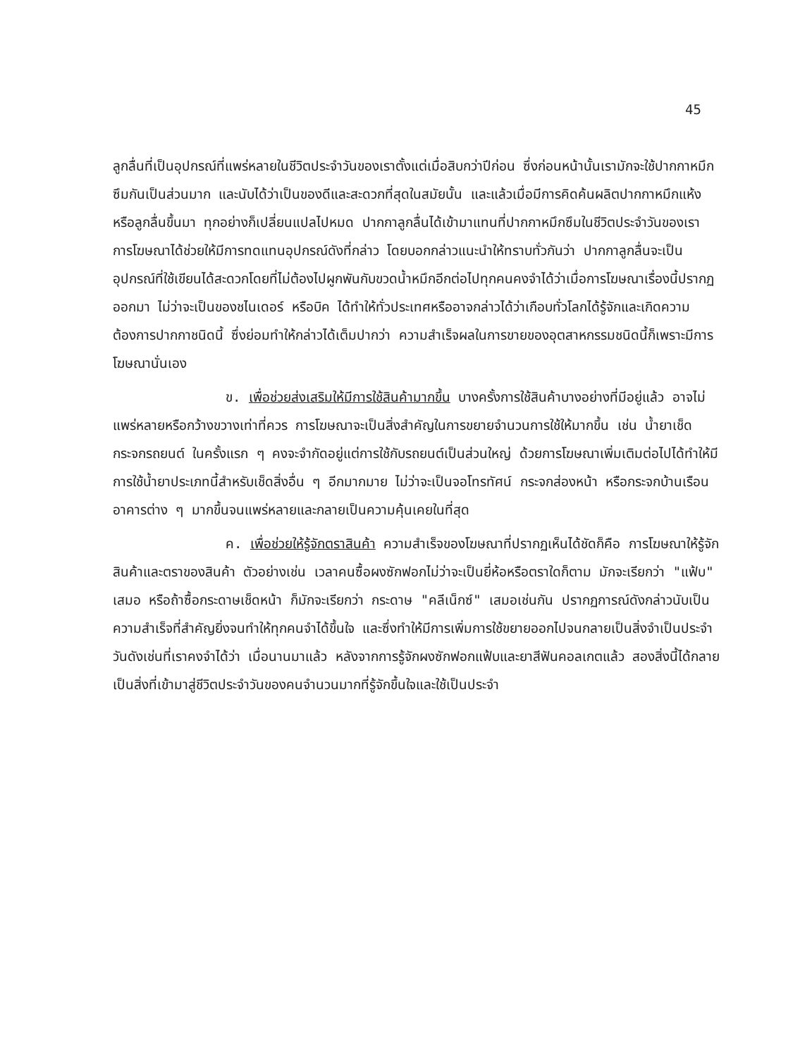45
ลูกลื่นที่เป็นอุปกรณ์ที่แพร่หลายในชีวิตประจำวันของเราตั้งแต่เมื่อสิบกว่าปีก่อน ซึ่งก่อนหน้านั้นเรามักจะใช้ปากกาหมึกซึมกันเป็นส่วนมาก และนับได้ว่าเป็นของดีและสะดวกที่สุดในสมัยนั้น และแล้วเมื่อมีการคิดค้นผลิตปากกาหมึกแห้งหรือลูกลื่นขึ้นมา ทุกอย่างก็เปลี่ยนแปลไปหมด ปากกาลูกลื่นได้เข้ามาแทนที่ปากกาหมึกซึมในชีวิตประจำวันของเรา การโฆษณาได้ช่วยให้มีการทดแทนอุปกรณ์ดังที่กล่าว โดยบอกกล่าวแนะนำให้ทราบทั่วกันว่า ปากกาลูกลื่นจะเป็นอุปกรณ์ที่ใช้เขียนได้สะดวกโดยที่ไม่ต้องไปผูกพันกับขวดน้ำหมึกอีกต่อไปทุกคนคงจำได้ว่าเมื่อการโฆษณาเรื่องนี้ปรากฏออกมา ไม่ว่าจะเป็นของชไนเดอร์ หรือบิค ได้ทำให้ทั่วประเทศหรืออาจกล่าวได้ว่าเกือบทั่วโลกได้รู้จักและเกิดความต้องการปากกาชนิดนี้ ซึ่งย่อมทำให้กล่าวได้เต็มปากว่า ความสำเร็จผลในการขายของอุตสาหกรรมชนิดนี้ก็เพราะมีการโฆษณานั่นเอง
ข. เพื่อช่วยส่งเสริมให้มีการใช้สินค้ามากขึ้น บางครั้งการใช้สินค้าบางอย่างที่มีอยู่แล้ว อาจไม่แพร่หลายหรือกว้างขวางเท่าที่ควร การโฆษณาจะเป็นสิ่งสำคัญในการขยายจำนวนการใช้ให้มากขึ้น เช่น น้ำยาเช็ดกระจกรถยนต์ ในครั้งแรก ๆ คงจะจำกัดอยู่แต่การใช้กับรถยนต์เป็นส่วนใหญ่ ด้วยการโฆษณาเพิ่มเติมต่อไปได้ทำให้มีการใช้น้ำยาประเภทนี้สำหรับเช็ดสิ่งอื่น ๆ อีกมากมาย ไม่ว่าจะเป็นจอโทรทัศน์ กระจกส่องหน้า หรือกระจกบ้านเรือนอาคารต่าง ๆ มากขึ้นจนแพร่หลายและกลายเป็นความคุ้นเคยในที่สุด
ค. เพื่อช่วยให้รู้จักตราสินค้า ความสำเร็จของโฆษณาที่ปรากฏเห็นได้ชัดก็คือ การโฆษณาให้รู้จักสินค้าและตราของสินค้า ตัวอย่างเช่น เวลาคนซื้อผงซักฟอกไม่ว่าจะเป็นยี่ห้อหรือตราใดก็ตาม มักจะเรียกว่า "แฟ้บ" เสมอ หรือถ้าซื้อกระดาษเช็ดหน้า ก็มักจะเรียกว่า กระดาษ "คลีเน็กซ์" เสมอเช่นกัน ปรากฏการณ์ดังกล่าวนับเป็นความสำเร็จที่สำคัญยิ่งจนทำให้ทุกคนจำได้ขึ้นใจ และซึ่งทำให้มีการเพิ่มการใช้ขยายออกไปจนกลายเป็นสิ่งจำเป็นประจำวันดังเช่นที่เราคงจำได้ว่า เมื่อนานมาแล้ว หลังจากการรู้จักผงซักฟอกแฟ้บและยาสีฟันคอลเกตแล้ว สองสิ่งนี้ได้กลายเป็นสิ่งที่เข้ามาสู่ชีวิตประจำวันของคนจำนวนมากที่รู้จักขึ้นใจและใช้เป็นประจำ